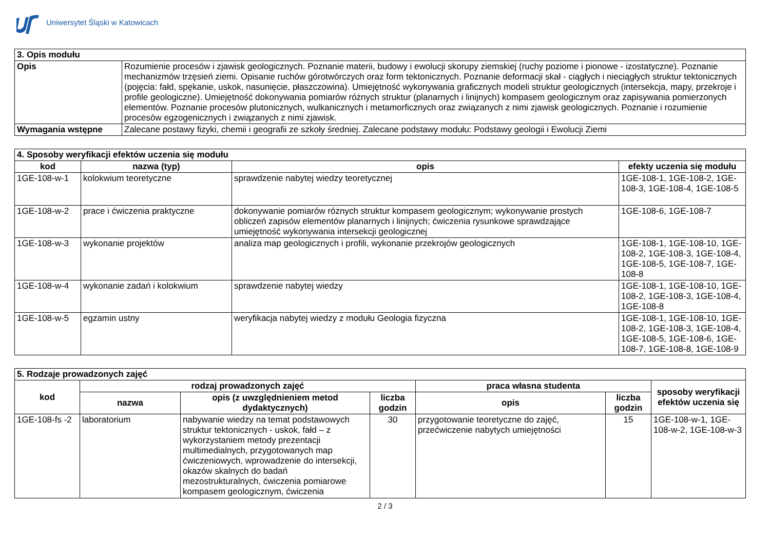Uniwersytet Śląski w Katowicach
| 3. Opis modułu | |
| --- | --- |
| Opis | Rozumienie procesów i zjawisk geologicznych. Poznanie materii, budowy i ewolucji skorupy ziemskiej (ruchy poziome i pionowe - izostatyczne). Poznanie mechanizmów trzęsień ziemi. Opisanie ruchów górotwórczych oraz form tektonicznych. Poznanie deformacji skał - ciągłych i nieciągłych struktur tektonicznych (pojęcia: fałd, spękanie, uskok, nasunięcie, płaszczowina). Umiejętność wykonywania graficznych modeli struktur geologicznych (intersekcja, mapy, przekroje i profile geologiczne). Umiejętność dokonywania pomiarów różnych struktur (planarnych i linijnych) kompasem geologicznym oraz zapisywania pomierzonych elementów. Poznanie procesów plutonicznych, wulkanicznych i metamorficznych oraz związanych z nimi zjawisk geologicznych. Poznanie i rozumienie procesów egzogenicznych i związanych z nimi zjawisk. |
| Wymagania wstępne | Zalecane postawy fizyki, chemii i geografii ze szkoły średniej. Zalecane podstawy modułu: Podstawy geologii i Ewolucji Ziemi |
| 4. Sposoby weryfikacji efektów uczenia się modułu | | | |
| --- | --- | --- | --- |
| kod | nazwa (typ) | opis | efekty uczenia się modułu |
| 1GE-108-w-1 | kolokwium teoretyczne | sprawdzenie nabytej wiedzy teoretycznej | 1GE-108-1, 1GE-108-2, 1GE-108-3, 1GE-108-4, 1GE-108-5 |
| 1GE-108-w-2 | prace i ćwiczenia praktyczne | dokonywanie pomiarów różnych struktur kompasem geologicznym; wykonywanie prostych obliczeń zapisów elementów planarnych i linijnych; ćwiczenia rysunkowe sprawdzające umiejętność wykonywania intersekcji geologicznej | 1GE-108-6, 1GE-108-7 |
| 1GE-108-w-3 | wykonanie projektów | analiza map geologicznych i profili, wykonanie przekrojów geologicznych | 1GE-108-1, 1GE-108-10, 1GE-108-2, 1GE-108-3, 1GE-108-4, 1GE-108-5, 1GE-108-7, 1GE-108-8 |
| 1GE-108-w-4 | wykonanie zadań i kolokwium | sprawdzenie nabytej wiedzy | 1GE-108-1, 1GE-108-10, 1GE-108-2, 1GE-108-3, 1GE-108-4, 1GE-108-8 |
| 1GE-108-w-5 | egzamin ustny | weryfikacja nabytej wiedzy z modułu Geologia fizyczna | 1GE-108-1, 1GE-108-10, 1GE-108-2, 1GE-108-3, 1GE-108-4, 1GE-108-5, 1GE-108-6, 1GE-108-7, 1GE-108-8, 1GE-108-9 |
| 5. Rodzaje prowadzonych zajęć | | | | | | |
| --- | --- | --- | --- | --- | --- | --- |
| kod | rodzaj prowadzonych zajęć | | | praca własna studenta | | sposoby weryfikacji efektów uczenia się |
| | nazwa | opis (z uwzględnieniem metod dydaktycznych) | liczba godzin | opis | liczba godzin | |
| 1GE-108-fs -2 | laboratorium | nabywanie wiedzy na temat podstawowych struktur tektonicznych - uskok, fałd – z wykorzystaniem metody prezentacji multimedialnych, przygotowanych map ćwiczeniowych, wprowadzenie do intersekcji, okazów skalnych do badań mezostrukturalnych, ćwiczenia pomiarowe kompasem geologicznym, ćwiczenia | 30 | przygotowanie teoretyczne do zajęć, przećwiczenie nabytych umiejętności | 15 | 1GE-108-w-1, 1GE-108-w-2, 1GE-108-w-3 |
2 / 3